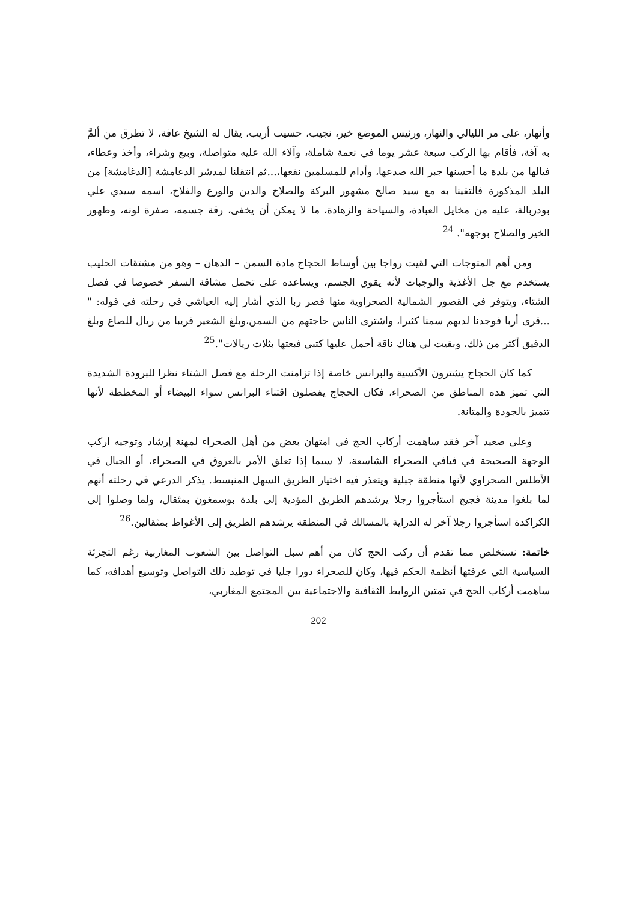وأنهار، على مر الليالي والنهار، ورئيس الموضع خير، نجيب، حسيب أريب، يقال له الشيخ عافة، لا تطرق من ألمَّ به آفة، فأقام بها الركب سبعة عشر يوما في نعمة شاملة، وآلاء الله عليه متواصلة، وبيع وشراء، وأخذ وعطاء، فيالها من بلدة ما أحسنها جبر الله صدعها، وأدام للمسلمين نفعها،...ثم انتقلنا لمدشر الدعامشة [الدغامشة] من البلد المذكورة فالتقينا به مع سيد صالح مشهور البركة والصلاح والدين والورع والفلاح، اسمه سيدي علي بودربالة، عليه من مخايل العبادة، والسياحة والزهادة، ما لا يمكن أن يخفى، رقة جسمه، صفرة لونه، وظهور الخير والصلاح بوجهه". <sup>24</sup>
ومن أهم المتوجات التي لقيت رواجا بين أوساط الحجاج مادة السمن – الدهان – وهو من مشتقات الحليب يستخدم مع جل الأغذية والوجبات لأنه يقوي الجسم، ويساعده على تحمل مشاقة السفر خصوصا في فصل الشتاء، ويتوفر في القصور الشمالية الصحراوية منها قصر ربا الذي أشار إليه العياشي في رحلته في قوله: " ...قرى أربا فوجدنا لديهم سمنا كثيرا، واشترى الناس حاجتهم من السمن،وبلغ الشعير قريبا من ريال للصاع وبلغ الدقيق أكثر من ذلك، وبقيت لي هناك ناقة أحمل عليها كتبي فبعتها بثلاث ريالات".<sup>25</sup>
كما كان الحجاج يشترون الأكسية والبرانس خاصة إذا تزامنت الرحلة مع فصل الشتاء نظرا للبرودة الشديدة التي تميز هده المناطق من الصحراء، فكان الحجاج يفضلون اقتناء البرانس سواء البيضاء أو المخططة لأنها تتميز بالجودة والمتانة.
وعلى صعيد آخر فقد ساهمت أركاب الحج في امتهان بعض من أهل الصحراء لمهنة إرشاد وتوجيه اركب الوجهة الصحيحة في فيافي الصحراء الشاسعة، لا سيما إذا تعلق الأمر بالعروق في الصحراء، أو الجبال في الأطلس الصحراوي لأنها منطقة جبلية ويتعذر فيه اختيار الطريق السهل المنبسط. يذكر الدرعي في رحلته أنهم لما بلغوا مدينة فجيج استأجروا رجلا يرشدهم الطريق المؤدية إلى بلدة بوسمغون بمثقال، ولما وصلوا إلى الكراكدة استأجروا رجلا آخر له الدراية بالمسالك في المنطقة يرشدهم الطريق إلى الأغواط بمثقالين.<sup>26</sup>
خاتمة: نستخلص مما تقدم أن ركب الحج كان من أهم سبل التواصل بين الشعوب المغاربية رغم التجزئة السياسية التي عرفتها أنظمة الحكم فيها، وكان للصحراء دورا جليا في توطيد ذلك التواصل وتوسيع أهدافه، كما ساهمت أركاب الحج في تمتين الروابط الثقافية والاجتماعية بين المجتمع المغاربي،
202